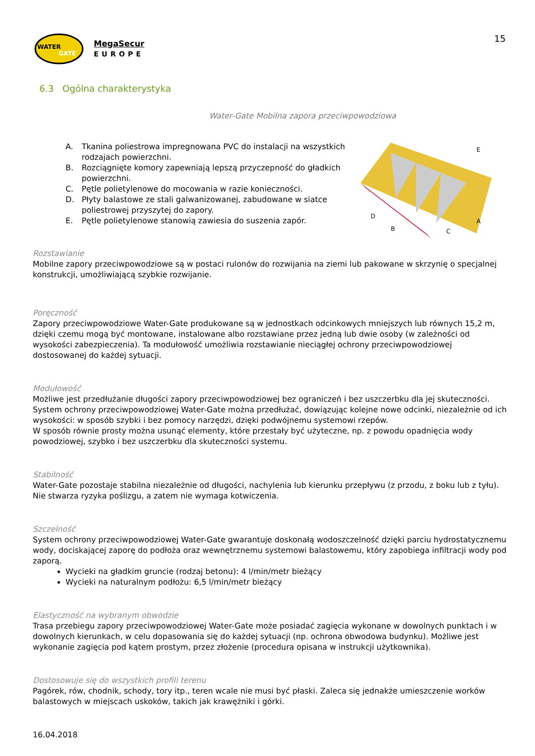WATER
GATE
MegaSecur
EUROPE
15
6.3 Ogólna charakterystyka
Water-Gate Mobilna zapora przeciwpowodziowa
A. Tkanina poliestrowa impregnowana PVC do instalacji na wszystkich rodzajach powierzchni.
B. Rozciągnięte komory zapewniają lepszą przyczepność do gładkich powierzchni.
C. Pętle polietylenowe do mocowania w razie konieczności.
D. Płyty balastowe ze stali galwanizowanej, zabudowane w siatce poliestrowej przyszytej do zapory.
E. Pętle polietylenowe stanowią zawiesia do suszenia zapór.
E
A
D
B
C
Rozstawianie
Mobilne zapory przeciwpowodziowe są w postaci rulonów do rozwijania na ziemi lub pakowane w skrzynię o specjalnej konstrukcji, umożliwiającą szybkie rozwijanie.
Poręczność
Zapory przeciwpowodziowe Water-Gate produkowane są w jednostkach odcinkowych mniejszych lub równych 15,2 m, dzięki czemu mogą być montowane, instalowane albo rozstawiane przez jedną lub dwie osoby (w zależności od wysokości zabezpieczenia). Ta modułowość umożliwia rozstawianie nieciągłej ochrony przeciwpowodziowej dostosowanej do każdej sytuacji.
Modułowość
Możliwe jest przedłużanie długości zapory przeciwpowodziowej bez ograniczeń i bez uszczerbku dla jej skuteczności.
System ochrony przeciwpowodziowej Water-Gate można przedłużać, dowiązując kolejne nowe odcinki, niezależnie od ich wysokości: w sposób szybki i bez pomocy narzędzi, dzięki podwójnemu systemowi rzepów.
W sposób równie prosty można usunąć elementy, które przestały być użyteczne, np. z powodu opadnięcia wody powodziowej, szybko i bez uszczerbku dla skuteczności systemu.
Stabilność
Water-Gate pozostaje stabilna niezależnie od długości, nachylenia lub kierunku przepływu (z przodu, z boku lub z tyłu). Nie stwarza ryzyka poślizgu, a zatem nie wymaga kotwiczenia.
Szczelność
System ochrony przeciwpowodziowej Water-Gate gwarantuje doskonałą wodoszczelność dzięki parciu hydrostatycznemu wody, dociskającej zaporę do podłoża oraz wewnętrznemu systemowi balastowemu, który zapobiega infiltracji wody pod zaporą.
Wycieki na gładkim gruncie (rodzaj betonu): 4 l/min/metr bieżący
Wycieki na naturalnym podłożu: 6,5 l/min/metr bieżący
Elastyczność na wybranym obwodzie
Trasa przebiegu zapory przeciwpowodziowej Water-Gate może posiadać zagięcia wykonane w dowolnych punktach i w dowolnych kierunkach, w celu dopasowania się do każdej sytuacji (np. ochrona obwodowa budynku). Możliwe jest wykonanie zagięcia pod kątem prostym, przez złożenie (procedura opisana w instrukcji użytkownika).
Dostosowuje się do wszystkich profili terenu
Pagórek, rów, chodnik, schody, tory itp., teren wcale nie musi być płaski. Zaleca się jednakże umieszczenie worków balastowych w miejscach uskoków, takich jak krawężniki i górki.
16.04.2018